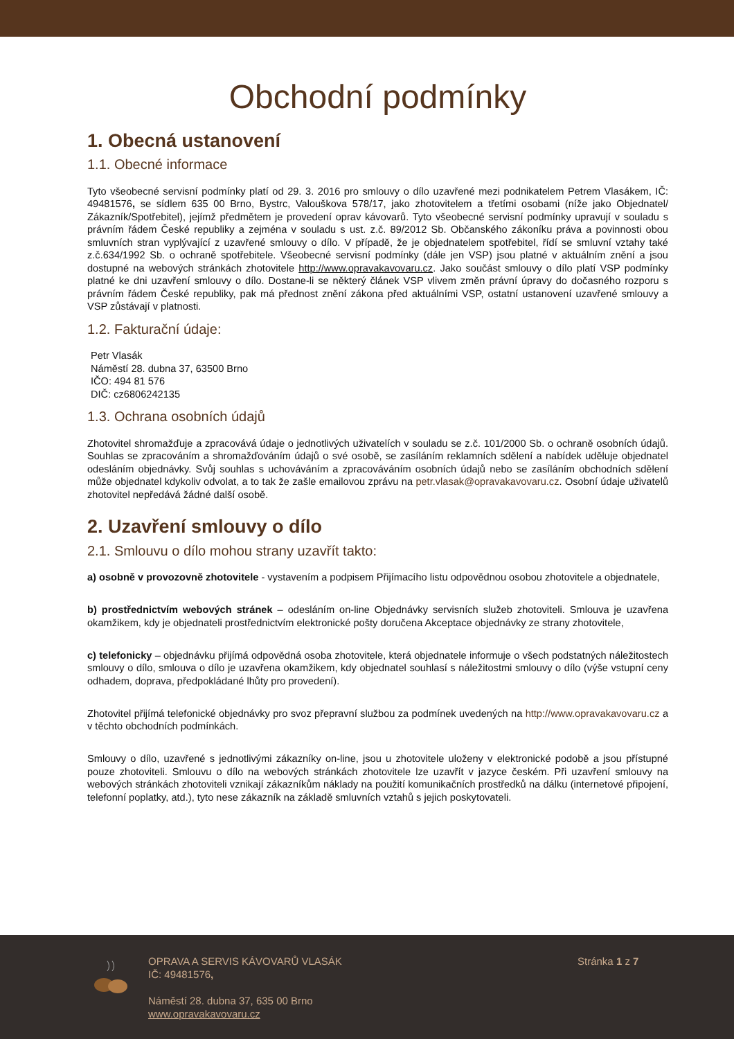Obchodní podmínky
1. Obecná ustanovení
1.1. Obecné informace
Tyto všeobecné servisní podmínky platí od 29. 3. 2016 pro smlouvy o dílo uzavřené mezi podnikatelem Petrem Vlasákem, IČ: 49481576, se sídlem 635 00 Brno, Bystrc, Valouškova 578/17, jako zhotovitelem a třetími osobami (níže jako Objednatel/ Zákazník/Spotřebitel), jejímž předmětem je provedení oprav kávovarů. Tyto všeobecné servisní podmínky upravují v souladu s právním řádem České republiky a zejména v souladu s ust. z.č. 89/2012 Sb. Občanského zákoníku práva a povinnosti obou smluvních stran vyplývající z uzavřené smlouvy o dílo. V případě, že je objednatelem spotřebitel, řídí se smluvní vztahy také z.č.634/1992 Sb. o ochraně spotřebitele. Všeobecné servisní podmínky (dále jen VSP) jsou platné v aktuálním znění a jsou dostupné na webových stránkách zhotovitele http://www.opravakavovaru.cz. Jako součást smlouvy o dílo platí VSP podmínky platné ke dni uzavření smlouvy o dílo. Dostane-li se některý článek VSP vlivem změn právní úpravy do dočasného rozporu s právním řádem České republiky, pak má přednost znění zákona před aktuálními VSP, ostatní ustanovení uzavřené smlouvy a VSP zůstávají v platnosti.
1.2. Fakturační údaje:
Petr Vlasák
Náměstí 28. dubna 37, 63500 Brno
IČO: 494 81 576
DIČ: cz6806242135
1.3. Ochrana osobních údajů
Zhotovitel shromažďuje a zpracovává údaje o jednotlivých uživatelích v souladu se z.č. 101/2000 Sb. o ochraně osobních údajů. Souhlas se zpracováním a shromažďováním údajů o své osobě, se zasíláním reklamních sdělení a nabídek uděluje objednatel odesláním objednávky. Svůj souhlas s uchováváním a zpracováváním osobních údajů nebo se zasíláním obchodních sdělení může objednatel kdykoliv odvolat, a to tak že zašle emailovou zprávu na petr.vlasak@opravakavovaru.cz. Osobní údaje uživatelů zhotovitel nepředává žádné další osobě.
2. Uzavření smlouvy o dílo
2.1. Smlouvu o dílo mohou strany uzavřít takto:
a) osobně v provozovně zhotovitele - vystavením a podpisem Přijímacího listu odpovědnou osobou zhotovitele a objednatele,
b) prostřednictvím webových stránek – odesláním on-line Objednávky servisních služeb zhotoviteli. Smlouva je uzavřena okamžikem, kdy je objednateli prostřednictvím elektronické pošty doručena Akceptace objednávky ze strany zhotovitele,
c) telefonicky – objednávku přijímá odpovědná osoba zhotovitele, která objednatele informuje o všech podstatných náležitostech smlouvy o dílo, smlouva o dílo je uzavřena okamžikem, kdy objednatel souhlasí s náležitostmi smlouvy o dílo (výše vstupní ceny odhadem, doprava, předpokládané lhůty pro provedení).
Zhotovitel přijímá telefonické objednávky pro svoz přepravní službou za podmínek uvedených na http://www.opravakavovaru.cz a v těchto obchodních podmínkách.
Smlouvy o dílo, uzavřené s jednotlivými zákazníky on-line, jsou u zhotovitele uloženy v elektronické podobě a jsou přístupné pouze zhotoviteli. Smlouvu o dílo na webových stránkách zhotovitele lze uzavřít v jazyce českém. Při uzavření smlouvy na webových stránkách zhotoviteli vznikají zákazníkům náklady na použití komunikačních prostředků na dálku (internetové připojení, telefonní poplatky, atd.), tyto nese zákazník na základě smluvních vztahů s jejich poskytovateli.
OPRAVA A SERVIS KÁVOVARŮ VLASÁK
IČ: 49481576,
Náměstí 28. dubna 37, 635 00 Brno
www.opravakavovaru.cz
Stránka 1 z 7